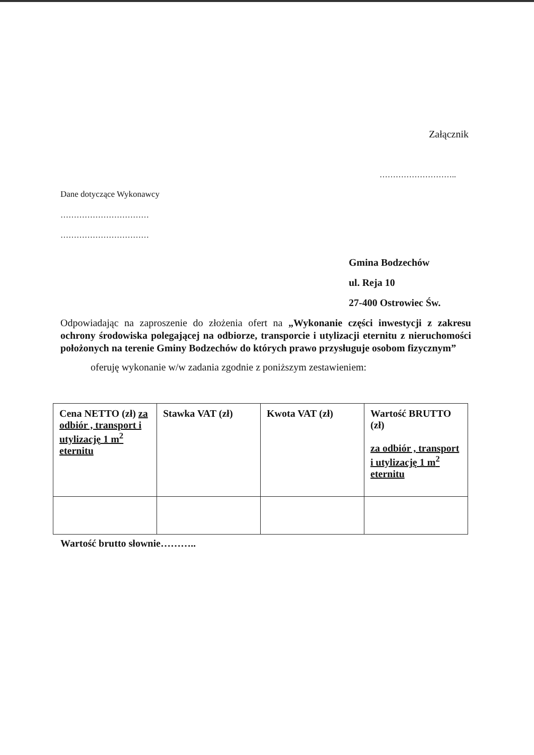Załącznik
………………………..
Dane dotyczące Wykonawcy
……………………………
……………………………
Gmina Bodzechów
ul. Reja 10
27-400 Ostrowiec Św.
Odpowiadając na zaproszenie do złożenia ofert na „Wykonanie części inwestycji z zakresu ochrony środowiska polegającej na odbiorze, transporcie i utylizacji eternitu z nieruchomości położonych na terenie Gminy Bodzechów do których prawo przysługuje osobom fizycznym”
oferuję wykonanie w/w zadania zgodnie z poniższym zestawieniem:
| Cena NETTO (zł) za odbiór , transport i utylizację 1 m<sup>2</sup> eternitu | Stawka VAT (zł) | Kwota VAT (zł) | Wartość BRUTTO (zł) za odbiór , transport i utylizację 1 m<sup>2</sup> eternitu |
Wartość brutto słownie………..